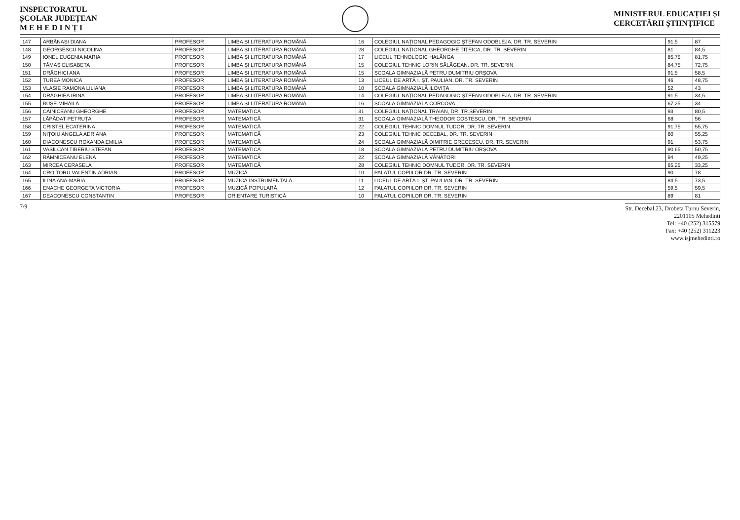INSPECTORATUL
ȘCOLAR JUDEȚEAN
M E H E D I N Ț I
MINISTERUL EDUCAȚIEI ȘI
CERCETĂRII ȘTIINȚIFICE
| 147 | ARBĂNAȘI DIANA | PROFESOR | LIMBA ȘI LITERATURA ROMÂNĂ | 16 | COLEGIUL NAȚIONAL PEDAGOGIC ȘTEFAN ODOBLEJA, DR. TR. SEVERIN | 91,5 | 87 |
| 148 | GEORGESCU NICOLINA | PROFESOR | LIMBA ȘI LITERATURA ROMÂNĂ | 28 | COLEGIUL NAȚIONAL GHEORGHE ȚIȚEICA, DR. TR. SEVERIN | 81 | 84,5 |
| 149 | IONEL EUGENIA MARIA | PROFESOR | LIMBA ȘI LITERATURA ROMÂNĂ | 17 | LICEUL TEHNOLOGIC HALÂNGA | 85,75 | 81,75 |
| 150 | TĂMAȘ ELISABETA | PROFESOR | LIMBA ȘI LITERATURA ROMÂNĂ | 15 | COLEGIUL TEHNIC LORIN SĂLĂGEAN, DR. TR. SEVERIN | 84,75 | 72,75 |
| 151 | DRĂGHICI ANA | PROFESOR | LIMBA ȘI LITERATURA ROMÂNĂ | 15 | ȘCOALA GIMNAZIALĂ PETRU DUMITRIU ORȘOVA | 91,5 | 58,5 |
| 152 | TUREA MONICA | PROFESOR | LIMBA ȘI LITERATURA ROMÂNĂ | 13 | LICEUL DE ARTĂ I. ȘT. PAULIAN, DR. TR. SEVERIN | 46 | 48,75 |
| 153 | VLASIE RAMONA LILIANA | PROFESOR | LIMBA ȘI LITERATURA ROMÂNĂ | 10 | ȘCOALA GIMNAZIALĂ ILOVIȚA | 52 | 43 |
| 154 | DRĂGHIEA IRINA | PROFESOR | LIMBA ȘI LITERATURA ROMÂNĂ | 14 | COLEGIUL NAȚIONAL PEDAGOGIC ȘTEFAN ODOBLEJA, DR. TR. SEVERIN | 91,5 | 34,5 |
| 155 | BUȘE MIHĂILĂ | PROFESOR | LIMBA ȘI LITERATURA ROMÂNĂ | 16 | ȘCOALA GIMNAZIALĂ CORCOVA | 67,25 | 34 |
| 156 | CĂINICEANU GHEORGHE | PROFESOR | MATEMATICĂ | 31 | COLEGIUL NAȚIONAL TRAIAN, DR. TR.SEVERIN | 93 | 80,5 |
| 157 | LĂPĂDAT PETRUȚA | PROFESOR | MATEMATICĂ | 31 | ȘCOALA GIMNAZIALĂ THEODOR COSTESCU, DR. TR. SEVERIN | 68 | 56 |
| 158 | CRISTEL ECATERINA | PROFESOR | MATEMATICĂ | 22 | COLEGIUL TEHNIC DOMNUL TUDOR, DR. TR. SEVERIN | 91,75 | 55,75 |
| 159 | NIȚOIU ANGELA ADRIANA | PROFESOR | MATEMATICĂ | 23 | COLEGIUL TEHNIC DECEBAL, DR. TR. SEVERIN | 60 | 55,25 |
| 160 | DIACONESCU ROXANDA EMILIA | PROFESOR | MATEMATICĂ | 24 | ȘCOALA GIMNAZIALĂ DIMITRIE GRECESCU, DR. TR. SEVERIN | 91 | 53,75 |
| 161 | VASILCAN TIBERIU ȘTEFAN | PROFESOR | MATEMATICĂ | 18 | ȘCOALA GIMNAZIALĂ PETRU DUMITRIU ORȘOVA | 90,65 | 50,75 |
| 162 | RÂMNICEANU ELENA | PROFESOR | MATEMATICĂ | 22 | ȘCOALA GIMNAZIALĂ VÂNĂTORI | 94 | 49,25 |
| 163 | MIRCEA CERASELA | PROFESOR | MATEMATICĂ | 28 | COLEGIUL TEHNIC DOMNUL TUDOR, DR. TR. SEVERIN | 65,25 | 33,25 |
| 164 | CROITORU VALENTIN ADRIAN | PROFESOR | MUZICĂ | 10 | PALATUL COPIILOR DR. TR. SEVERIN | 90 | 78 |
| 165 | ILINA ANA-MARIA | PROFESOR | MUZICĂ INSTRUMENTALĂ | 11 | LICEUL DE ARTĂ I. ȘT. PAULIAN, DR. TR. SEVERIN | 84,5 | 73,5 |
| 166 | ENACHE GEORGETA VICTORIA | PROFESOR | MUZICĂ POPULARĂ | 12 | PALATUL COPIILOR DR. TR. SEVERIN | 59,5 | 59,5 |
| 167 | DEACONESCU CONSTANTIN | PROFESOR | ORIENTARE TURISTICĂ | 10 | PALATUL COPIILOR DR. TR. SEVERIN | 89 | 81 |
7/9
Str. Decebal,23, Drobeta Turnu Severin,
2201105 Mehedinti
Tel: +40 (252) 315579
Fax: +40 (252) 311223
www.isjmehedinti.ro